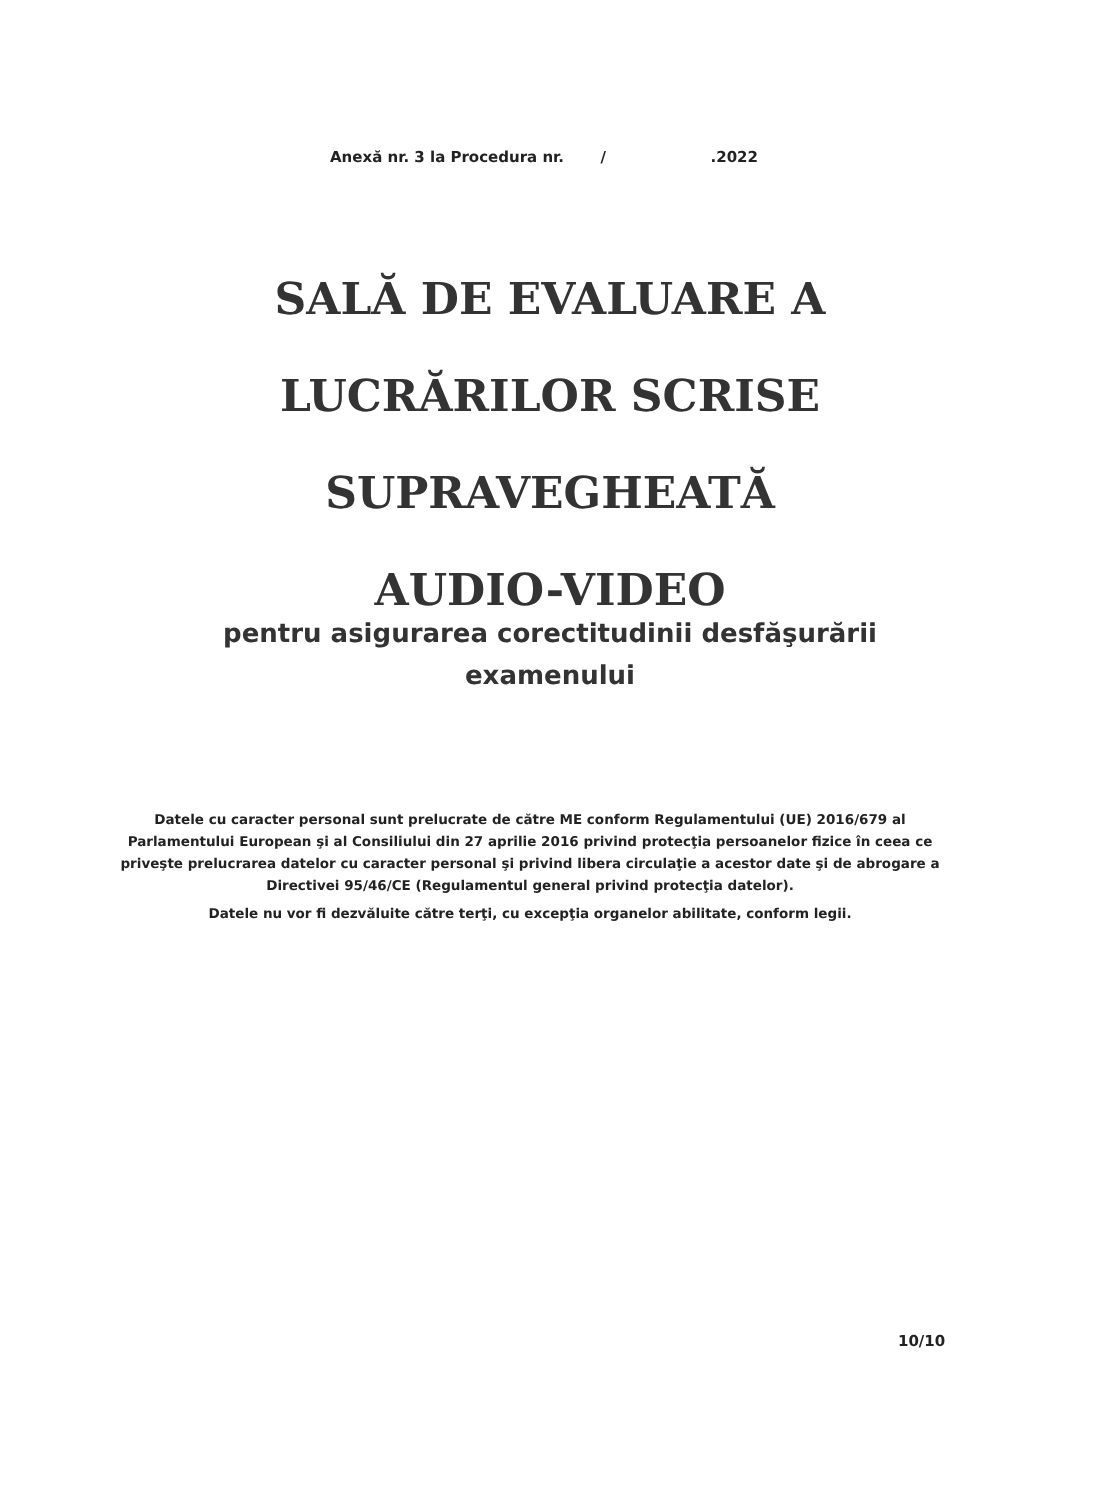Anexă nr. 3 la Procedura nr. / .2022
SALĂ DE EVALUARE A
LUCRĂRILOR SCRISE
SUPRAVEGHEATĂ
AUDIO-VIDEO
pentru asigurarea corectitudinii desfăşurării
examenului
Datele cu caracter personal sunt prelucrate de către ME conform Regulamentului (UE) 2016/679 al Parlamentului European şi al Consiliului din 27 aprilie 2016 privind protecţia persoanelor fizice în ceea ce priveşte prelucrarea datelor cu caracter personal şi privind libera circulaţie a acestor date şi de abrogare a Directivei 95/46/CE (Regulamentul general privind protecţia datelor).
Datele nu vor fi dezvăluite către terţi, cu excepţia organelor abilitate, conform legii.
10/10